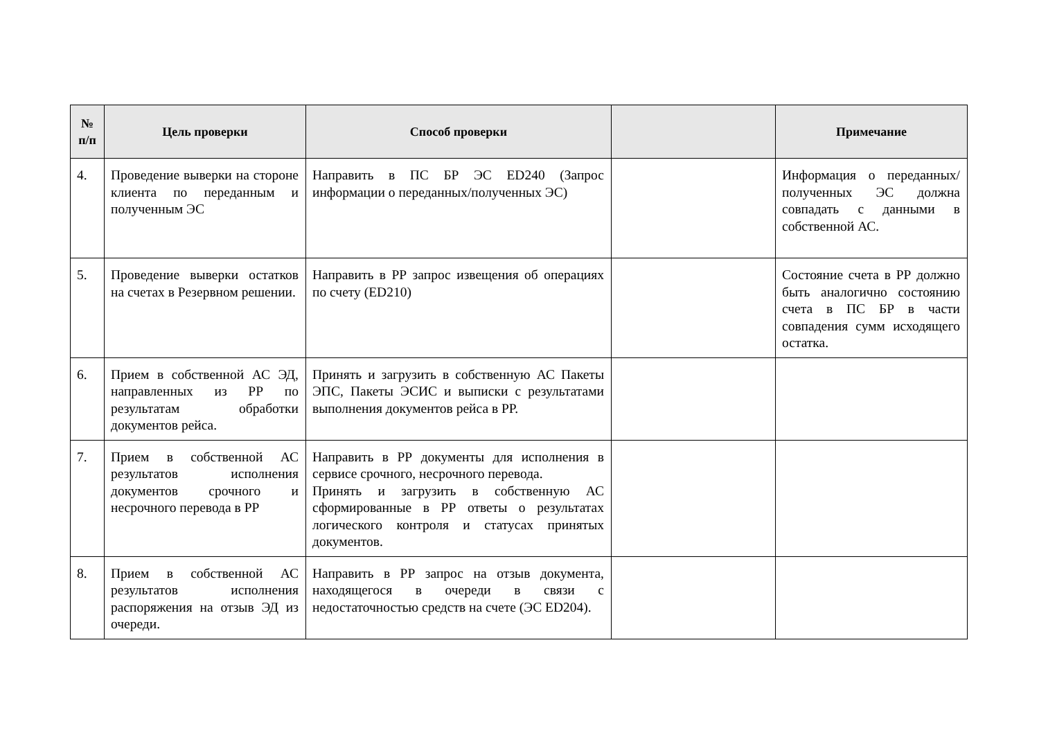| № п/п | Цель проверки | Способ проверки | | Примечание |
| --- | --- | --- | --- | --- |
| 4. | Проведение выверки на стороне клиента по переданным и полученным ЭС | Направить в ПС БР ЭС ED240 (Запрос информации о переданных/полученных ЭС) | | Информация о переданных/полученных ЭС должна совпадать с данными в собственной АС. |
| 5. | Проведение выверки остатков на счетах в Резервном решении. | Направить в РР запрос извещения об операциях по счету (ED210) | | Состояние счета в РР должно быть аналогично состоянию счета в ПС БР в части совпадения сумм исходящего остатка. |
| 6. | Прием в собственной АС ЭД, направленных из РР по результатам обработки документов рейса. | Принять и загрузить в собственную АС Пакеты ЭПС, Пакеты ЭСИС и выписки с результатами выполнения документов рейса в РР. | | |
| 7. | Прием в собственной АС результатов исполнения документов срочного и несрочного перевода в РР | Направить в РР документы для исполнения в сервисе срочного, несрочного перевода. Принять и загрузить в собственную АС сформированные в РР ответы о результатах логического контроля и статусах принятых документов. | | |
| 8. | Прием в собственной АС результатов исполнения распоряжения на отзыв ЭД из очереди. | Направить в РР запрос на отзыв документа, находящегося в очереди в связи с недостаточностью средств на счете (ЭС ED204). | | |